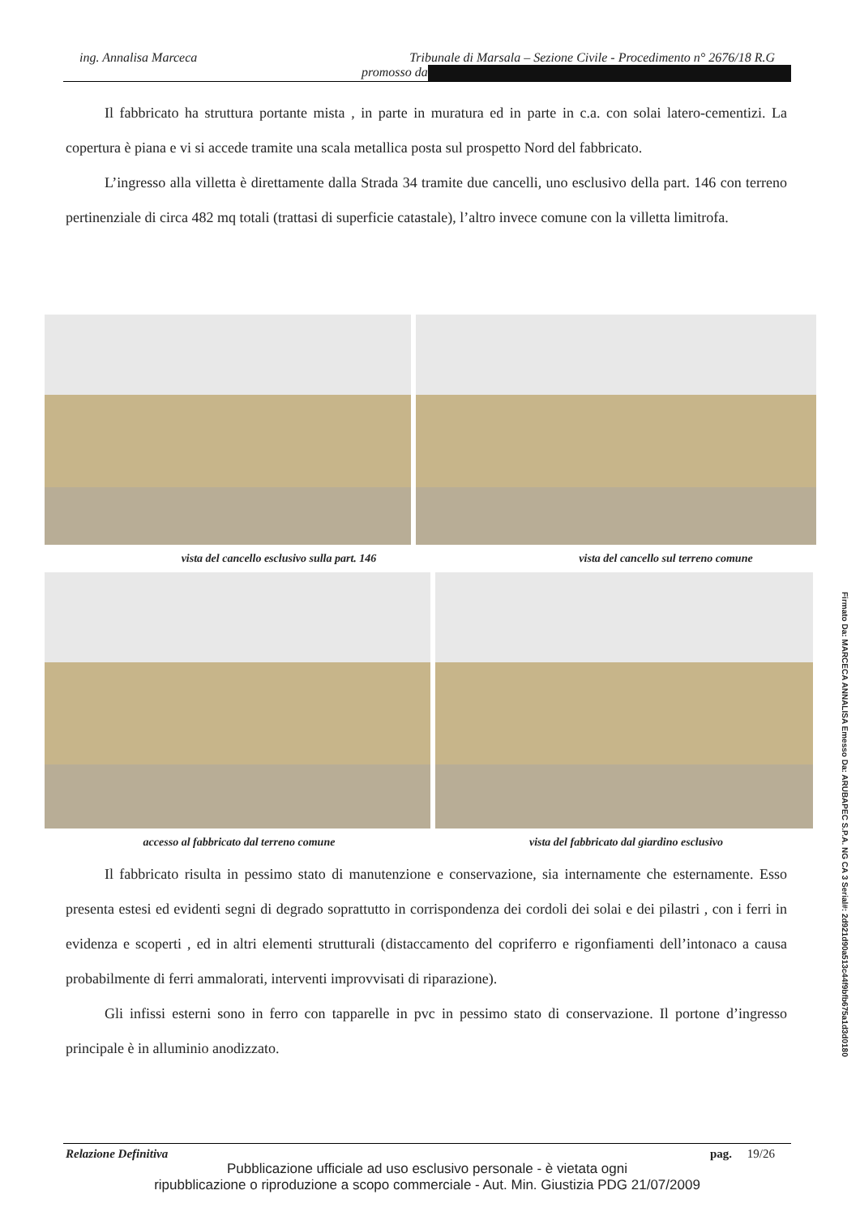ing. Annalisa Marceca Tribunale di Marsala – Sezione Civile - Procedimento n° 2676/18 R.G
promosso da
Il fabbricato ha struttura portante mista , in parte in muratura ed in parte in c.a. con solai latero-cementizi. La copertura è piana e vi si accede tramite una scala metallica posta sul prospetto Nord del fabbricato.
L’ingresso alla villetta è direttamente dalla Strada 34 tramite due cancelli, uno esclusivo della part. 146 con terreno pertinenziale di circa 482 mq totali (trattasi di superficie catastale), l’altro invece comune con la villetta limitrofa.
vista del cancello esclusivo sulla part. 146 vista del cancello sul terreno comune
accesso al fabbricato dal terreno comune vista del fabbricato dal giardino esclusivo
Il fabbricato risulta in pessimo stato di manutenzione e conservazione, sia internamente che esternamente. Esso presenta estesi ed evidenti segni di degrado soprattutto in corrispondenza dei cordoli dei solai e dei pilastri , con i ferri in evidenza e scoperti , ed in altri elementi strutturali (distaccamento del copriferro e rigonfiamenti dell’intonaco a causa probabilmente di ferri ammalorati, interventi improvvisati di riparazione).
Gli infissi esterni sono in ferro con tapparelle in pvc in pessimo stato di conservazione. Il portone d’ingresso principale è in alluminio anodizzato.
Relazione Definitiva pag. 19/26
Pubblicazione ufficiale ad uso esclusivo personale - è vietata ogni
ripubblicazione o riproduzione a scopo commerciale - Aut. Min. Giustizia PDG 21/07/2009
Firmato Da: MARCECA ANNALISA Emesso Da: ARUBAPEC S.P.A. NG CA 3 Serial#: 2d921d90a513c44f9bfb675a1d3d0180